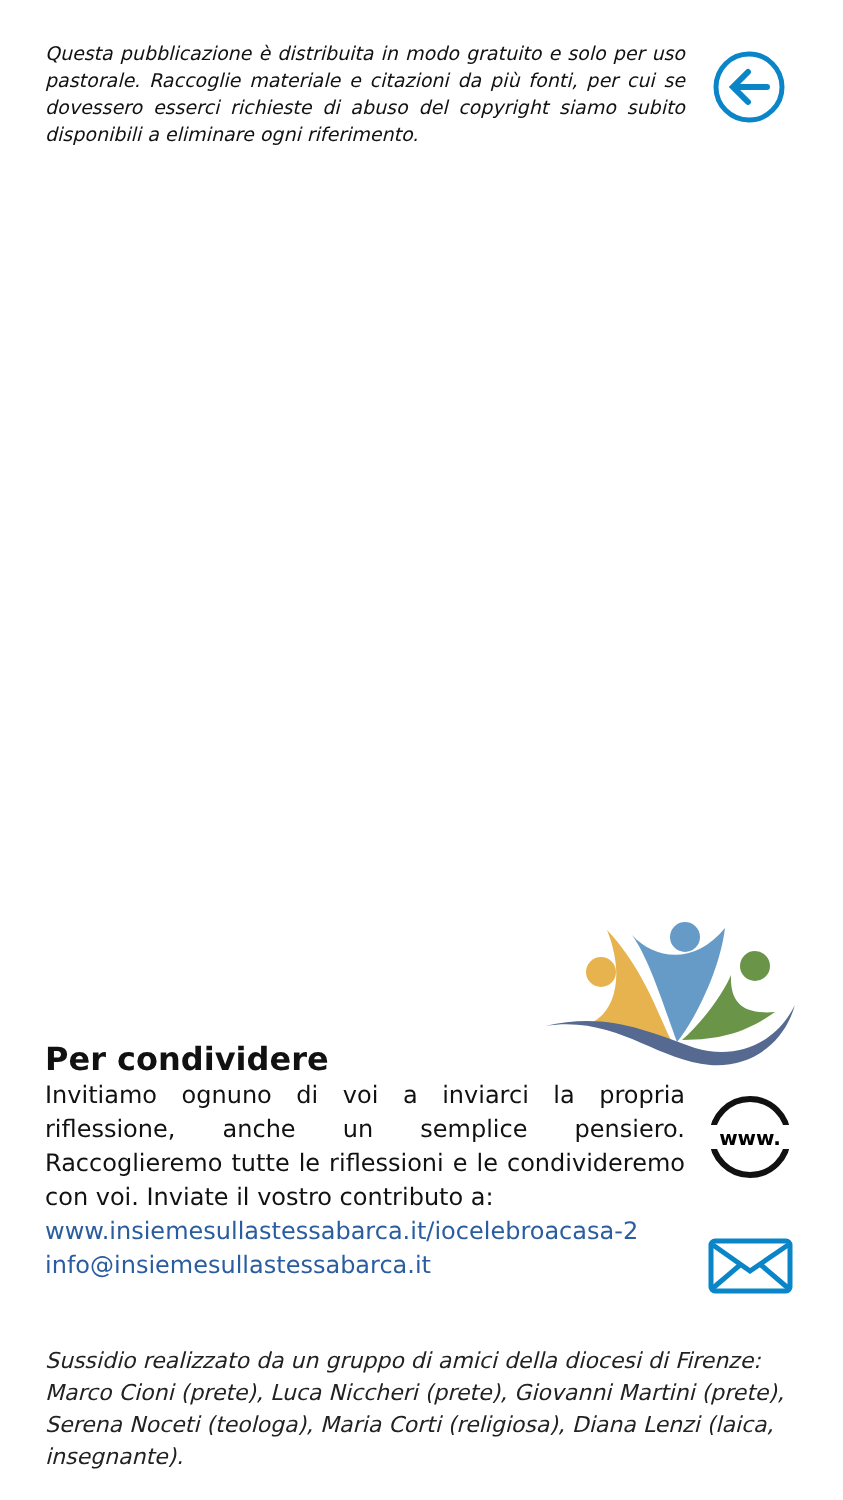Questa pubblicazione è distribuita in modo gratuito e solo per uso pastorale. Raccoglie materiale e citazioni da più fonti, per cui se dovessero esserci richieste di abuso del copyright siamo subito disponibili a eliminare ogni riferimento.
Per condividere
Invitiamo ognuno di voi a inviarci la propria riflessione, anche un semplice pensiero. Raccoglieremo tutte le riflessioni e le condivideremo con voi. Inviate il vostro contributo a:
www.insiemesullastessabarca.it/iocelebroacasa-2
info@insiemesullastessabarca.it
www.
Sussidio realizzato da un gruppo di amici della diocesi di Firenze: Marco Cioni (prete), Luca Niccheri (prete), Giovanni Martini (prete), Serena Noceti (teologa), Maria Corti (religiosa), Diana Lenzi (laica, insegnante).